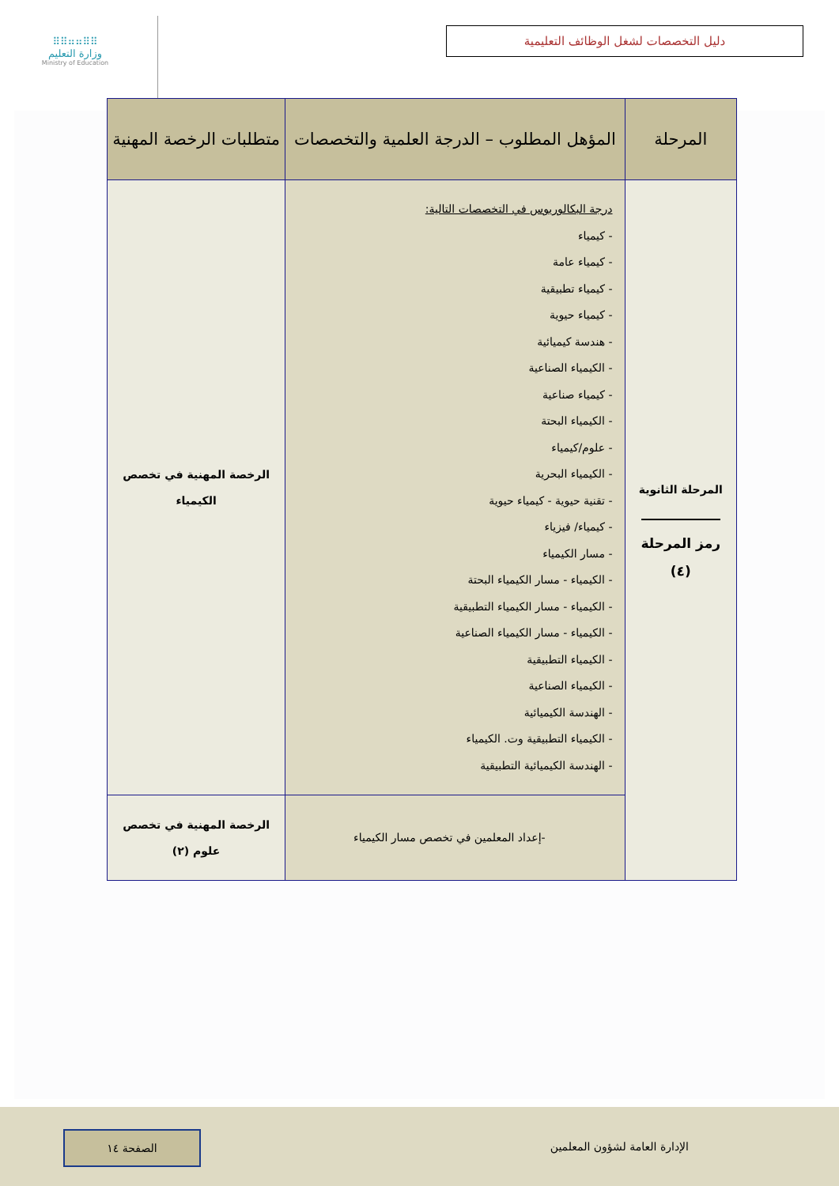⠿⠿⠶⠶⠿⠿
وزارة التعليم
Ministry of Education
دليل التخصصات لشغل الوظائف التعليمية
| المرحلة | المؤهل المطلوب – الدرجة العلمية والتخصصات | متطلبات الرخصة المهنية |
| --- | --- | --- |
| المرحلة الثانوية رمز المرحلة (٤) | درجة البكالوريوس في التخصصات التالية: - كيمياء - كيمياء عامة - كيمياء تطبيقية - كيمياء حيوية - هندسة كيميائية - الكيمياء الصناعية - كيمياء صناعية - الكيمياء البحتة - علوم/كيمياء - الكيمياء البحرية - تقنية حيوية - كيمياء حيوية - كيمياء/ فيزياء - مسار الكيمياء - الكيمياء - مسار الكيمياء البحتة - الكيمياء - مسار الكيمياء التطبيقية - الكيمياء - مسار الكيمياء الصناعية - الكيمياء التطبيقية - الكيمياء الصناعية - الهندسة الكيميائية - الكيمياء التطبيقية وت. الكيمياء - الهندسة الكيميائية التطبيقية | الرخصة المهنية في تخصص الكيمياء |
| | -إعداد المعلمين في تخصص مسار الكيمياء | الرخصة المهنية في تخصص علوم (٢) |
الإدارة العامة لشؤون المعلمين
الصفحة ١٤